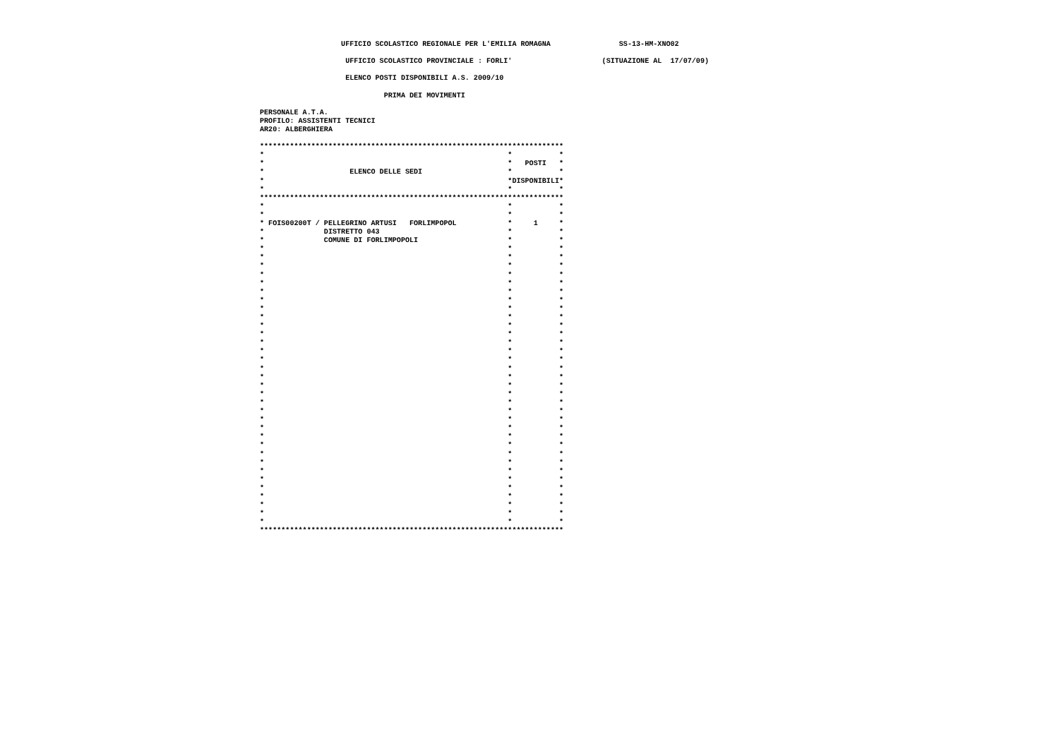UFFICIO SCOLASTICO REGIONALE PER L'EMILIA ROMAGNA                SS-13-HM-XNO02

                    UFFICIO SCOLASTICO PROVINCIALE : FORLI'                     (SITUAZIONE AL  17/07/09)

                    ELENCO POSTI DISPONIBILI A.S. 2009/10

                             PRIMA DEI MOVIMENTI

PERSONALE A.T.A.
PROFILO: ASSISTENTI TECNICI
AR20: ALBERGHIERA

***********************************************************************
*                                                         *           *
*                                                         *   POSTI   *
*                    ELENCO DELLE SEDI                    *           *
*                                                         *DISPONIBILI*
*                                                         *           *
***********************************************************************
*                                                         *           *
*                                                         *           *
* FOIS00200T / PELLEGRINO ARTUSI   FORLIMPOPOL            *     1     *
*              DISTRETTO 043                              *           *
*              COMUNE DI FORLIMPOPOLI                     *           *
*                                                         *           *
*                                                         *           *
*                                                         *           *
*                                                         *           *
*                                                         *           *
*                                                         *           *
*                                                         *           *
*                                                         *           *
*                                                         *           *
*                                                         *           *
*                                                         *           *
*                                                         *           *
*                                                         *           *
*                                                         *           *
*                                                         *           *
*                                                         *           *
*                                                         *           *
*                                                         *           *
*                                                         *           *
*                                                         *           *
*                                                         *           *
*                                                         *           *
*                                                         *           *
*                                                         *           *
*                                                         *           *
*                                                         *           *
*                                                         *           *
*                                                         *           *
*                                                         *           *
*                                                         *           *
*                                                         *           *
*                                                         *           *
*                                                         *           *
***********************************************************************